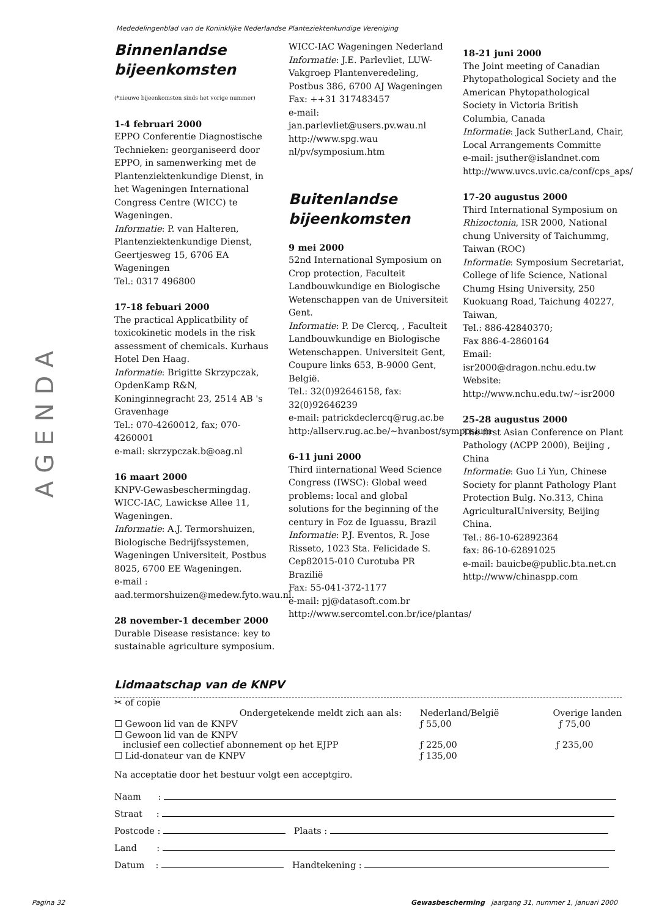Mededelingenblad van de Koninklijke Nederlandse Planteziektenkundige Vereniging
AGENDA
Binnenlandse bijeenkomsten
(*nieuwe bijeenkomsten sinds het vorige nummer)
1-4 februari 2000
EPPO Conferentie Diagnostische Technieken: georganiseerd door EPPO, in samenwerking met de Plantenziektenkundige Dienst, in het Wageningen International Congress Centre (WICC) te Wageningen.
Informatie: P. van Halteren, Plantenziektenkundige Dienst, Geertjesweg 15, 6706 EA Wageningen
Tel.: 0317 496800
17-18 febuari 2000
The practical Applicatbility of toxicokinetic models in the risk assessment of chemicals. Kurhaus Hotel Den Haag.
Informatie: Brigitte Skrzypczak, OpdenKamp R&N, Koninginnegracht 23, 2514 AB 's Gravenhage
Tel.: 070-4260012, fax; 070-4260001
e-mail: skrzypczak.b@oag.nl
16 maart 2000
KNPV-Gewasbeschermingdag. WICC-IAC, Lawickse Allee 11, Wageningen.
Informatie: A.J. Termorshuizen, Biologische Bedrijfssystemen, Wageningen Universiteit, Postbus 8025, 6700 EE Wageningen.
e-mail : aad.termorshuizen@medew.fyto.wau.nl.
28 november-1 december 2000
Durable Disease resistance: key to sustainable agriculture symposium.
WICC-IAC Wageningen Nederland
Informatie: J.E. Parlevliet, LUW-Vakgroep Plantenveredeling, Postbus 386, 6700 AJ Wageningen
Fax: ++31 317483457
e-mail:
jan.parlevliet@users.pv.wau.nl
http://www.spg.wau nl/pv/symposium.htm
Buitenlandse bijeenkomsten
9 mei 2000
52nd International Symposium on Crop protection, Faculteit Landbouwkundige en Biologische Wetenschappen van de Universiteit Gent.
Informatie: P. De Clercq, , Faculteit Landbouwkundige en Biologische Wetenschappen. Universiteit Gent, Coupure links 653, B-9000 Gent, België.
Tel.: 32(0)92646158, fax: 32(0)92646239
e-mail: patrickdeclercq@rug.ac.be http:/allserv.rug.ac.be/~hvanbost/symposium
6-11 juni 2000
Third iinternational Weed Science Congress (IWSC): Global weed problems: local and global solutions for the beginning of the century in Foz de Iguassu, Brazil
Informatie: P.J. Eventos, R. Jose Risseto, 1023 Sta. Felicidade S. Cep82015-010 Curotuba PR Brazilië
Fax: 55-041-372-1177
e-mail: pj@datasoft.com.br http://www.sercomtel.con.br/ice/plantas/
18-21 juni 2000
The Joint meeting of Canadian Phytopathological Society and the American Phytopathological Society in Victoria British Columbia, Canada
Informatie: Jack SutherLand, Chair, Local Arrangements Committe
e-mail: jsuther@islandnet.com http://www.uvcs.uvic.ca/conf/cps_aps/
17-20 augustus 2000
Third International Symposium on Rhizoctonia, ISR 2000, National chung University of Taichummg, Taiwan (ROC)
Informatie: Symposium Secretariat, College of life Science, National Chumg Hsing University, 250 Kuokuang Road, Taichung 40227, Taiwan,
Tel.: 886-42840370;
Fax 886-4-2860164
Email:
isr2000@dragon.nchu.edu.tw
Website:
http://www.nchu.edu.tw/~isr2000
25-28 augustus 2000
The first Asian Conference on Plant Pathology (ACPP 2000), Beijing , China
Informatie: Guo Li Yun, Chinese Society for plannt Pathology Plant Protection Bulg. No.313, China AgriculturalUniversity, Beijing China.
Tel.: 86-10-62892364
fax: 86-10-62891025
e-mail: bauicbe@public.bta.net.cn http://www/chinaspp.com
Lidmaatschap van de KNPV
✂ of copie
| | Ondergetekende meldt zich aan als: | Nederland/België | Overige landen |
| ☐ Gewoon lid van de KNPV | | ƒ 55,00 | ƒ 75,00 |
| ☐ Gewoon lid van de KNPV inclusief een collectief abonnement op het EJPP | | ƒ 225,00 | ƒ 235,00 |
| ☐ Lid-donateur van de KNPV | | ƒ 135,00 | |
Na acceptatie door het bestuur volgt een acceptgiro.
Naam :
Straat :
Postcode : Plaats :
Land :
Datum : Handtekening :
Pagina 32
Gewasbescherming jaargang 31, nummer 1, januari 2000